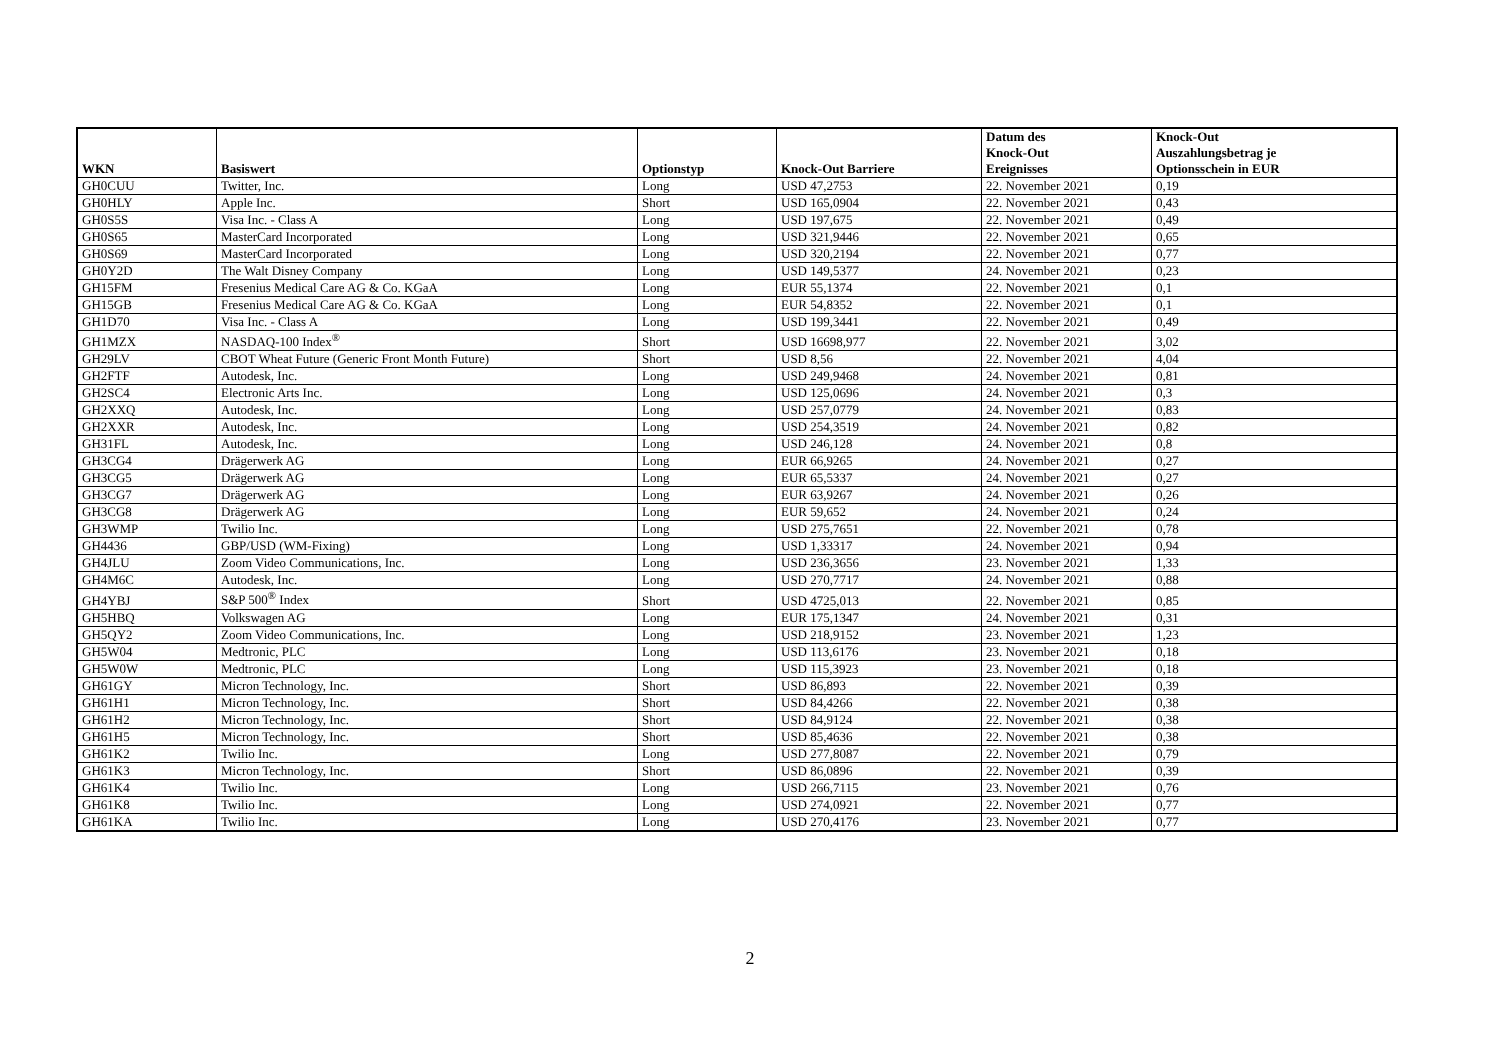| WKN | Basiswert | Optionstyp | Knock-Out Barriere | Datum des Knock-Out Ereignisses | Knock-Out Auszahlungsbetrag je Optionsschein in EUR |
| --- | --- | --- | --- | --- | --- |
| GH0CUU | Twitter, Inc. | Long | USD 47,2753 | 22. November 2021 | 0,19 |
| GH0HLY | Apple Inc. | Short | USD 165,0904 | 22. November 2021 | 0,43 |
| GH0S5S | Visa Inc. - Class A | Long | USD 197,675 | 22. November 2021 | 0,49 |
| GH0S65 | MasterCard Incorporated | Long | USD 321,9446 | 22. November 2021 | 0,65 |
| GH0S69 | MasterCard Incorporated | Long | USD 320,2194 | 22. November 2021 | 0,77 |
| GH0Y2D | The Walt Disney Company | Long | USD 149,5377 | 24. November 2021 | 0,23 |
| GH15FM | Fresenius Medical Care AG & Co. KGaA | Long | EUR 55,1374 | 22. November 2021 | 0,1 |
| GH15GB | Fresenius Medical Care AG & Co. KGaA | Long | EUR 54,8352 | 22. November 2021 | 0,1 |
| GH1D70 | Visa Inc. - Class A | Long | USD 199,3441 | 22. November 2021 | 0,49 |
| GH1MZX | NASDAQ-100 Index<sup>®</sup> | Short | USD 16698,977 | 22. November 2021 | 3,02 |
| GH29LV | CBOT Wheat Future (Generic Front Month Future) | Short | USD 8,56 | 22. November 2021 | 4,04 |
| GH2FTF | Autodesk, Inc. | Long | USD 249,9468 | 24. November 2021 | 0,81 |
| GH2SC4 | Electronic Arts Inc. | Long | USD 125,0696 | 24. November 2021 | 0,3 |
| GH2XXQ | Autodesk, Inc. | Long | USD 257,0779 | 24. November 2021 | 0,83 |
| GH2XXR | Autodesk, Inc. | Long | USD 254,3519 | 24. November 2021 | 0,82 |
| GH31FL | Autodesk, Inc. | Long | USD 246,128 | 24. November 2021 | 0,8 |
| GH3CG4 | Drägerwerk AG | Long | EUR 66,9265 | 24. November 2021 | 0,27 |
| GH3CG5 | Drägerwerk AG | Long | EUR 65,5337 | 24. November 2021 | 0,27 |
| GH3CG7 | Drägerwerk AG | Long | EUR 63,9267 | 24. November 2021 | 0,26 |
| GH3CG8 | Drägerwerk AG | Long | EUR 59,652 | 24. November 2021 | 0,24 |
| GH3WMP | Twilio Inc. | Long | USD 275,7651 | 22. November 2021 | 0,78 |
| GH4436 | GBP/USD (WM-Fixing) | Long | USD 1,33317 | 24. November 2021 | 0,94 |
| GH4JLU | Zoom Video Communications, Inc. | Long | USD 236,3656 | 23. November 2021 | 1,33 |
| GH4M6C | Autodesk, Inc. | Long | USD 270,7717 | 24. November 2021 | 0,88 |
| GH4YBJ | S&P 500<sup>®</sup> Index | Short | USD 4725,013 | 22. November 2021 | 0,85 |
| GH5HBQ | Volkswagen AG | Long | EUR 175,1347 | 24. November 2021 | 0,31 |
| GH5QY2 | Zoom Video Communications, Inc. | Long | USD 218,9152 | 23. November 2021 | 1,23 |
| GH5W04 | Medtronic, PLC | Long | USD 113,6176 | 23. November 2021 | 0,18 |
| GH5W0W | Medtronic, PLC | Long | USD 115,3923 | 23. November 2021 | 0,18 |
| GH61GY | Micron Technology, Inc. | Short | USD 86,893 | 22. November 2021 | 0,39 |
| GH61H1 | Micron Technology, Inc. | Short | USD 84,4266 | 22. November 2021 | 0,38 |
| GH61H2 | Micron Technology, Inc. | Short | USD 84,9124 | 22. November 2021 | 0,38 |
| GH61H5 | Micron Technology, Inc. | Short | USD 85,4636 | 22. November 2021 | 0,38 |
| GH61K2 | Twilio Inc. | Long | USD 277,8087 | 22. November 2021 | 0,79 |
| GH61K3 | Micron Technology, Inc. | Short | USD 86,0896 | 22. November 2021 | 0,39 |
| GH61K4 | Twilio Inc. | Long | USD 266,7115 | 23. November 2021 | 0,76 |
| GH61K8 | Twilio Inc. | Long | USD 274,0921 | 22. November 2021 | 0,77 |
| GH61KA | Twilio Inc. | Long | USD 270,4176 | 23. November 2021 | 0,77 |
2